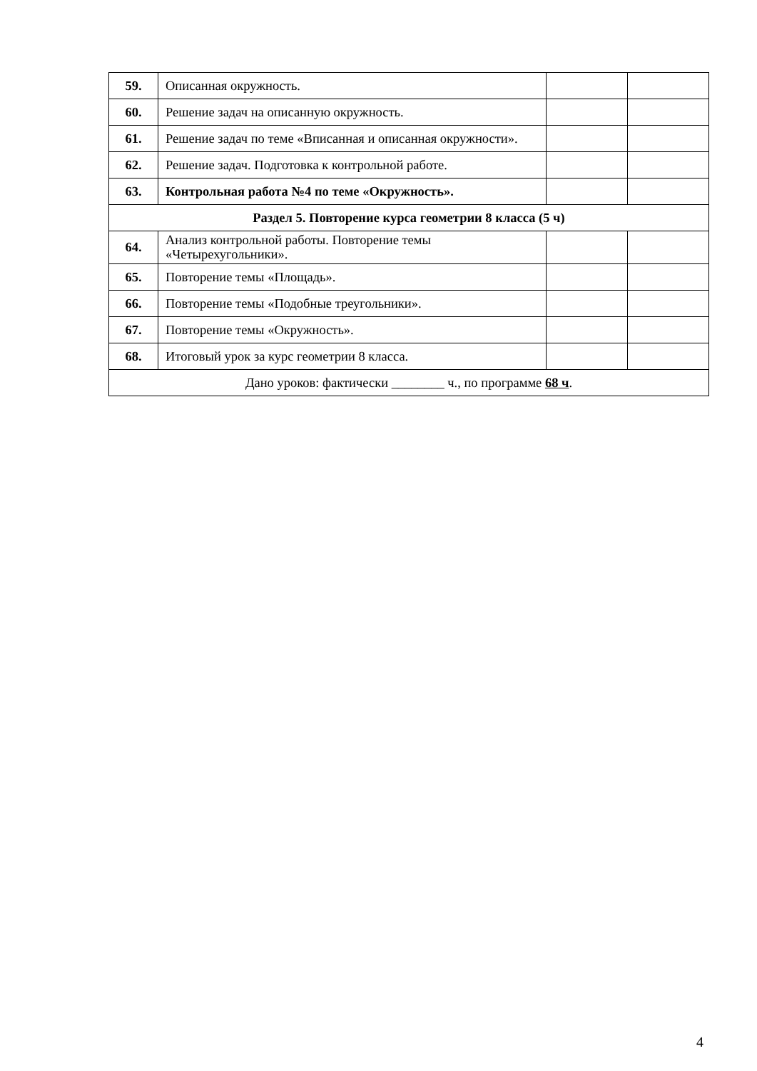| 59. | Описанная окружность. | | |
| 60. | Решение задач на описанную окружность. | | |
| 61. | Решение задач по теме «Вписанная и описанная окружности». | | |
| 62. | Решение задач. Подготовка к контрольной работе. | | |
| 63. | Контрольная работа №4 по теме «Окружность». | | |
| Раздел 5. Повторение курса геометрии 8 класса (5 ч) | | | |
| 64. | Анализ контрольной работы. Повторение темы «Четырехугольники». | | |
| 65. | Повторение темы «Площадь». | | |
| 66. | Повторение темы «Подобные треугольники». | | |
| 67. | Повторение темы «Окружность». | | |
| 68. | Итоговый урок за курс геометрии 8 класса. | | |
| Дано уроков: фактически ________ ч., по программе 68 ч . | | | |
4